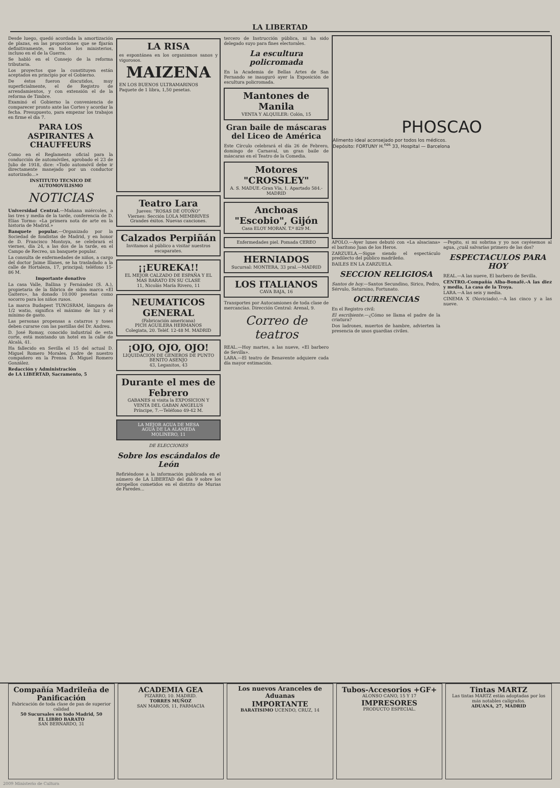LA LIBERTAD
Desde luego, quedó acordada la amortización de plazas, en las proporciones que se fijarán definitivamente, en todos los ministerios, incluso en el de la Guerra.
Se habló en el Consejo de la reforma tributaria.
Los proyectos que la constituyen están aceptados en principio por el Gobierno.
De éstos fueron discutidos, muy superficialmente, el de Registro de arrendamientos, y con extensión el de la reforma de Timbre.
Examinó el Gobierno la conveniencia de comparecer pronto ante las Cortes y acordar la fecha. Presupuesto, para empezar los trabajos en firme el día 7.
PARA LOS
ASPIRANTES A CHAUFFEURS
Como en el Reglamento oficial para la conducción de automóviles, aprobado el 23 de Julio de 1918, dice: «Todo automóvil debe ir directamente manejado por un conductor autorizado...»
INSTITUTO TECNICO DE AUTOMOVILISMO
NOTICIAS
Universidad Central.—Mañana miércoles, a las tres y media de la tarde, conferencia de D. Elías Tormo: «La primera nota de arte en la historia de Madrid.»
Banquete popular.—Organizado por la Sociedad de fondistas de Madrid, y en honor de D. Francisco Montoya, se celebrará el viernes, día 24, a las dos de la tarde, en el Campo de Recreo, un banquete popular.
La consulta de enfermedades de niños, a cargo del doctor Jaime Illanes, se ha trasladado a la calle de Hortaleza, 17, principal; teléfono 15-86 M.
Importante donativo
La casa Valle, Ballina y Fernández (S. A.), propietaria de la fábrica de sidra marca «El Gaitero», ha donado 10.000 pesetas como socorro para los niños rusos.
La marca Budapest TUNGSRAM, lámpara de 1/2 watio, significa el máximo de luz y el mínimo de gasto.
Las personas propensas a catarros y toses deben curarse con las pastillas del Dr. Andreu.
D. José Romay, conocido industrial de esta corte, está montando un hotel en la calle de Alcalá, 41.
Ha fallecido en Sevilla el 15 del actual D. Miguel Romero Morales, padre de nuestro compañero en la Prensa D. Miguel Romero González.
Redacción y Administración
de LA LIBERTAD, Sacramento, 5
LA RISA
es espontánea en los organismos sanos y vigorosos.
MAIZENA
EN LOS BUENOS ULTRAMARINOS
Paquete de 1 libra, 1,50 pesetas.
Teatro Lara
Jueves: "ROSAS DE OTOÑO"
Viernes: Sección LOLA MEMBRIVES
Grandes éxitos. Nuevas canciones.
Calzados Perpiñán
Invitamos al público a visitar nuestros escaparates.
¡¡EUREKA!!
EL MEJOR CALZADO DE ESPAÑA Y EL MAS BARATO EN SU CLASE
11, Nicolás María Rivero, 11
NEUMATICOS GENERAL
(Fabricación americana)
PICH AGUILERA HERMANOS
Colegiata, 20. Teléf. 12-48 M. MADRID
¡OJO, OJO, OJO!
LIQUIDACION DE GENEROS DE PUNTO
BENITO ASENJO
43, Leganitos, 43
Durante el mes de Febrero
GABANES si visita la EXPOSICION Y VENTA DEL GABAN ANGELUS
Príncipe, 7.—Teléfono 49-42 M.
LA MEJOR AGUA DE MESA
AGUA DE LA ALAMEDA
MOLINERO, 11
DE ELECCIONES
Sobre los escándalos de León
Refiriéndose a la información publicada en el número de LA LIBERTAD del día 9 sobre los atropellos cometidos en el distrito de Murias de Paredes...
tercero de Instrucción pública, ni ha sido delegado suyo para fines electorales.
La escultura policromada
En la Academia de Bellas Artes de San Fernando se inauguró ayer la Exposición de escultura policromada.
Mantones de Manila
VENTA Y ALQUILER: Colón, 15
Gran baile de máscaras del Liceo de América
Este Círculo celebrará el día 26 de Febrero, domingo de Carnaval, un gran baile de máscaras en el Teatro de la Comedia.
Motores "CROSSLEY"
A. S. MADUE.-Gran Vía, 1. Apartado 584.-MADRID
Anchoas "Escobio", Gijón
Casa ELOY MORAN. T.º 829 M.
Enfermedades piel. Pomada CEREO
HERNIADOS
Sucursal: MONTERA, 33 pral.—MADRID
LOS ITALIANOS
CAVA BAJA, 16
Transportes por Autocamiones de toda clase de mercancías. Dirección Central: Arenal, 9.
Correo de teatros
REAL.—Hoy martes, a las nueve, «El barbero de Sevilla».
LARA.—El teatro de Benavente adquiere cada día mayor estimación.
PHOSCAO
Alimento ideal aconsejado por todos los médicos.
Depósito: FORTUNY H.<sup>nos</sup> 33, Hospital — Barcelona
APOLO.—Ayer lunes debutó con «La alsaciana» el barítono Juan de los Heros.
ZARZUELA.—Sigue siendo el espectáculo predilecto del público madrileño.
BAILES EN LA ZARZUELA.
SECCION RELIGIOSA
Santos de hoy.—Santos Secundino, Sirico, Pedro, Sérvulo, Saturnino, Fortunato.
OCURRENCIAS
En el Registro civil:
El escribiente.—¿Cómo se llama el padre de la criatura?
Dos ladrones, muertos de hambre, advierten la presencia de unos guardias civiles.
—Pepito, si mi sobrina y yo nos cayésemos al agua, ¿cuál salvarías primero de las dos?
ESPECTACULOS PARA HOY
REAL.—A las nueve, El barbero de Sevilla.
CENTRO.-Compañía Alba-Bonafé.-A las diez y media, La casa de la Troya.
LARA.—A las seis y media.
CINEMA X (Noviciado).—A las cinco y a las nueve.
Compañía Madrileña de Panificación
Fabricación de toda clase de pan de superior calidad
50 Sucursales en todo Madrid, 50
EL LIBRO BARATO
SAN BERNARDO, 31
ACADEMIA GEA
PIZARRO, 10. MADRID.
TORRES MUÑOZ
SAN MARCOS, 11, FARMACIA
Los nuevos Aranceles de Aduanas
IMPORTANTE
BARATISIMO UCENDO, CRUZ, 14
Tubos-Accesorios +GF+
ALONSO CANO, 15 Y 17
IMPRESORES
PRODUCTO ESPECIAL.
Tintas MARTZ
Las tintas MARTZ están adoptadas por los más notables calígrafos.
ADUANA, 27, MADRID
2009 Ministerio de Cultura